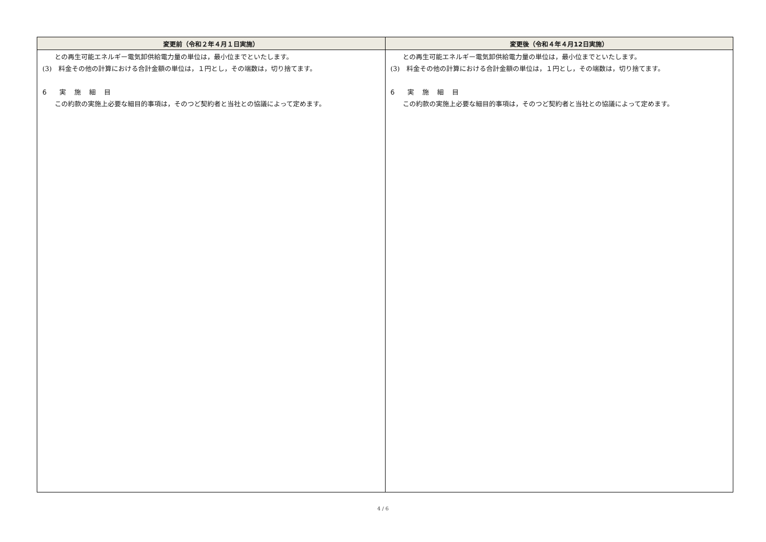| 変更前（令和２年４月１日実施） | 変更後（令和４年４月12日実施） |
| --- | --- |
| との再生可能エネルギー電気卸供給電力量の単位は，最小位までといたします。 (3) 料金その他の計算における合計金額の単位は，１円とし，その端数は，切り捨てます。 6 実 施 細 目 この約款の実施上必要な細目的事項は，そのつど契約者と当社との協議によって定めます。 | との再生可能エネルギー電気卸供給電力量の単位は，最小位までといたします。 (3) 料金その他の計算における合計金額の単位は，１円とし，その端数は，切り捨てます。 6 実 施 細 目 この約款の実施上必要な細目的事項は，そのつど契約者と当社との協議によって定めます。 |
4 / 6